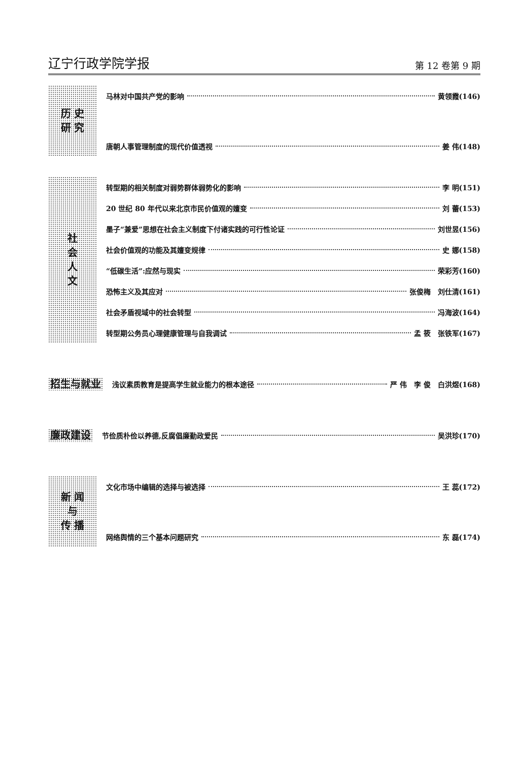辽宁行政学院学报 第 12 卷第 9 期
历 史
研 究
马林对中国共产党的影响 黄领霞(146)
唐朝人事管理制度的现代价值透视 姜 伟(148)
社
会
人
文
转型期的相关制度对弱势群体弱势化的影响 李 明(151)
20 世纪 80 年代以来北京市民价值观的嬗变 刘 蕾(153)
墨子“兼爱”思想在社会主义制度下付诸实践的可行性论证 刘世昱(156)
社会价值观的功能及其嬗变规律 史 娜(158)
“低碳生活”:应然与现实 荣彩芳(160)
恐怖主义及其应对 张俊梅　刘仕清(161)
社会矛盾视域中的社会转型 冯海波(164)
转型期公务员心理健康管理与自我调试 孟 筱　张铁军(167)
招生与就业
浅议素质教育是提高学生就业能力的根本途径 严 伟　李 俊　白洪煜(168)
廉政建设
节俭质朴俭以养德,反腐倡廉勤政爱民 吴洪珍(170)
新 闻
与
传 播
文化市场中编辑的选择与被选择 王 蕊(172)
网络舆情的三个基本问题研究 东 磊(174)